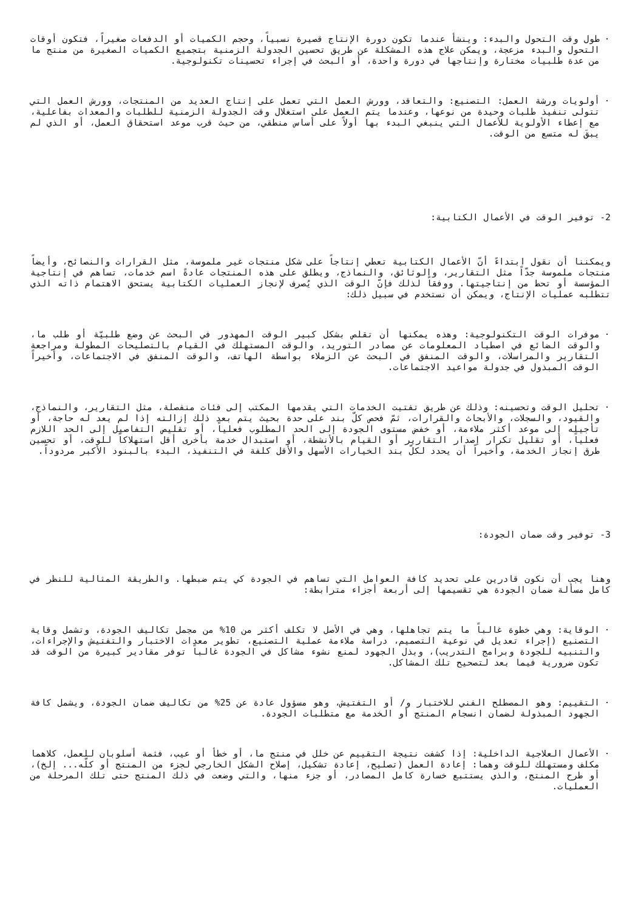· طول وقت التحول والبدء: وينشأ عندما تكون دورة الإنتاج قصيرة نسبياً، وحجم الكميات أو الدفعات صغيراً، فتكون أوقات التحول والبدء مزعجة، ويمكن علاج هذه المشكلة عن طريق تحسين الجدولة الزمنية بتجميع الكميات الصغيرة من منتج ما من عدة طلبيات مختارة وإنتاجها في دورة واحدة، أو البحث في إجراء تحسينات تكنولوجية.
· أولويات ورشة العمل: التصنيع: والتعاقد، وورش العمل التي تعمل على إنتاج العديد من المنتجات، وورش العمل التي تتولى تنفيذ طلبات وحيدة من نوعها، وعندما يتم العمل على استغلال وقت الجدولة الزمنية للطلبات والمعدات بفاعلية، مع إعطاء الأولوية للأعمال التي ينبغي البدء بها أولاً على أساس منطقي، من حيث قرب موعد استحقاق العمل، أو الذي لم يبقَ له متسع من الوقت.
2- توفير الوقت في الأعمال الكتابية:
ويمكننا أن نقول ابتداءً أنّ الأعمال الكتابية تعطي إنتاجاً على شكل منتجات غير ملموسة، مثل القرارات والنصائح، وأيضاً منتجات ملموسة جدّاً مثل التقارير، والوثائق، والنماذج، ويطلق على هذه المنتجات عادةً اسم خدمات، تساهم في إنتاجية المؤسسة أو تحط من إنتاجيتها. ووفقاً لذلك فإنّ الوقت الذي يُصرف لإنجاز العمليات الكتابية يستحق الاهتمام ذاته الذي تتطلبه عمليات الإنتاج، ويمكن أن نستخدم في سبيل ذلك:
· موفرات الوقت التكنولوجية: وهذه يمكنها أن تقلص بشكل كبير الوقت المهدور في البحث عن وضع طلبيّة أو طلب ما، والوقت الضائع في اصطياد المعلومات عن مصادر التوريد، والوقت المستهلك في القيام بالتصليحات المطولة ومراجعة التقارير والمراسلات، والوقت المنفق في البحث عن الزملاء بواسطة الهاتف، والوقت المنفق في الاجتماعات، وأخيراً الوقت المبذول في جدولة مواعيد الاجتماعات.
· تحليل الوقت وتحسينه: وذلك عن طريق تفتيت الخدمات التي يقدمها المكتب إلى فئات منفصلة، مثل التقارير، والنماذج، والقيود، والسجلات، والأبحاث والقرارات، ثمّ فحص كلّ بند على حدة بحيث يتم بعد ذلك إزالته إذا لم يعد له حاجة، أو تأجيله إلى موعد أكثر ملاءمة، أو خفض مستوى الجودة إلى الحد المطلوب فعلياً، أو تقليص التفاصيل إلى الحد اللازم فعلياً، أو تقليل تكرار إصدار التقارير أو القيام بالأنشطة، أو استبدال خدمة بأخرى أقل استهلاكاً للوقت، أو تحسين طرق إنجاز الخدمة، وأخيراً أن يحدد لكلّ بند الخيارات الأسهل والأقل كلفة في التنفيذ، البدء بالبنود الأكبر مردوداً.
3- توفير وقت ضمان الجودة:
وهنا يجب أن نكون قادرين على تحديد كافة العوامل التي تساهم في الجودة كي يتم ضبطها. والطريقة المثالية للنظر في كامل مسألة ضمان الجودة هي تقسيمها إلى أربعة أجزاء مترابطة:
· الوقاية: وهي خطوة غالباً ما يتم تجاهلها، وهي في الأصل لا تكلف أكثر من 10% من مجمل تكاليف الجودة، وتشمل وقاية التصنيع (إجراء تعديل في نوعية التصميم، دراسة ملاءمة عملية التصنيع، تطوير معدات الاختبار والتفتيش والإجراءات، والتنبيه للجودة وبرامج التدريب)، وبذل الجهود لمنع نشوء مشاكل في الجودة غالباً توفر مقادير كبيرة من الوقت قد تكون ضرورية فيما بعد لتصحيح تلك المشاكل.
· التقييم: وهو المصطلح الفني للاختبار و/ أو التفتيش، وهو مسؤول عادة عن 25% من تكاليف ضمان الجودة، ويشمل كافة الجهود المبذولة لضمان انسجام المنتج أو الخدمة مع متطلبات الجودة.
· الأعمال العلاجية الداخلية: إذا كشفت نتيجة التقييم عن خلل في منتج ما، أو خطأ أو عيب، فثمة أسلوبان للعمل، كلاهما مكلف ومستهلك للوقت وهما: إعادة العمل (تصليح، إعادة تشكيل، إصلاح الشكل الخارجي لجزء من المنتج أو كلّه... إلخ)، أو طرح المنتج، والذي يستتبع خسارة كامل المصادر، أو جزء منها، والتي وضعت في ذلك المنتج حتى تلك المرحلة من العمليات.